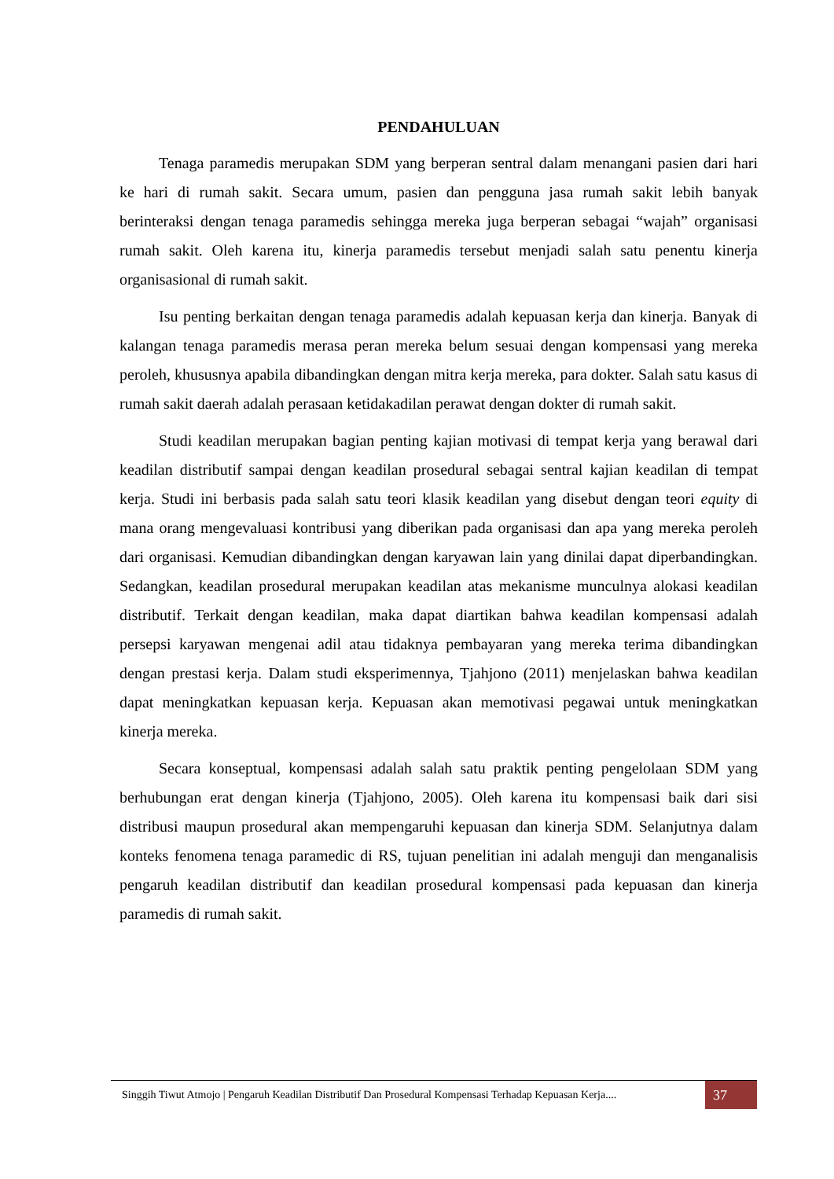PENDAHULUAN
Tenaga paramedis merupakan SDM yang berperan sentral dalam menangani pasien dari hari ke hari di rumah sakit. Secara umum, pasien dan pengguna jasa rumah sakit lebih banyak berinteraksi dengan tenaga paramedis sehingga mereka juga berperan sebagai “wajah” organisasi rumah sakit. Oleh karena itu, kinerja paramedis tersebut menjadi salah satu penentu kinerja organisasional di rumah sakit.
Isu penting berkaitan dengan tenaga paramedis adalah kepuasan kerja dan kinerja. Banyak di kalangan tenaga paramedis merasa peran mereka belum sesuai dengan kompensasi yang mereka peroleh, khususnya apabila dibandingkan dengan mitra kerja mereka, para dokter. Salah satu kasus di rumah sakit daerah adalah perasaan ketidakadilan perawat dengan dokter di rumah sakit.
Studi keadilan merupakan bagian penting kajian motivasi di tempat kerja yang berawal dari keadilan distributif sampai dengan keadilan prosedural sebagai sentral kajian keadilan di tempat kerja. Studi ini berbasis pada salah satu teori klasik keadilan yang disebut dengan teori equity di mana orang mengevaluasi kontribusi yang diberikan pada organisasi dan apa yang mereka peroleh dari organisasi. Kemudian dibandingkan dengan karyawan lain yang dinilai dapat diperbandingkan. Sedangkan, keadilan prosedural merupakan keadilan atas mekanisme munculnya alokasi keadilan distributif. Terkait dengan keadilan, maka dapat diartikan bahwa keadilan kompensasi adalah persepsi karyawan mengenai adil atau tidaknya pembayaran yang mereka terima dibandingkan dengan prestasi kerja. Dalam studi eksperimennya, Tjahjono (2011) menjelaskan bahwa keadilan dapat meningkatkan kepuasan kerja. Kepuasan akan memotivasi pegawai untuk meningkatkan kinerja mereka.
Secara konseptual, kompensasi adalah salah satu praktik penting pengelolaan SDM yang berhubungan erat dengan kinerja (Tjahjono, 2005). Oleh karena itu kompensasi baik dari sisi distribusi maupun prosedural akan mempengaruhi kepuasan dan kinerja SDM. Selanjutnya dalam konteks fenomena tenaga paramedic di RS, tujuan penelitian ini adalah menguji dan menganalisis pengaruh keadilan distributif dan keadilan prosedural kompensasi pada kepuasan dan kinerja paramedis di rumah sakit.
Singgih Tiwut Atmojo | Pengaruh Keadilan Distributif Dan Prosedural Kompensasi Terhadap Kepuasan Kerja....
37